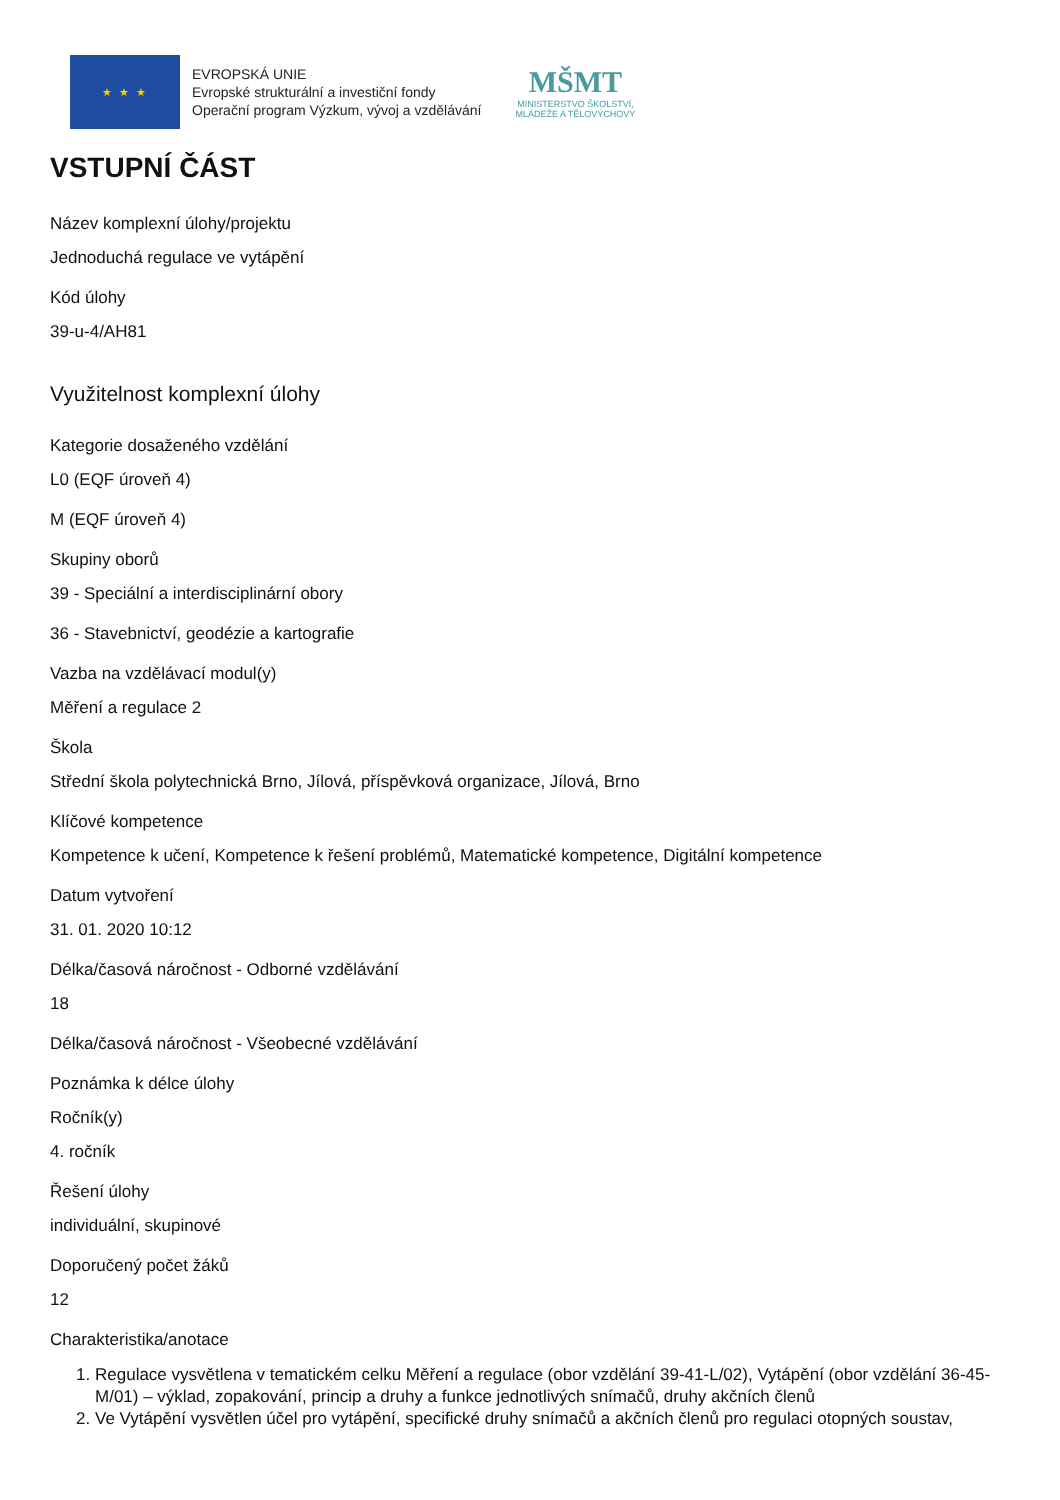★ ★ ★
EVROPSKÁ UNIE
Evropské strukturální a investiční fondy
Operační program Výzkum, vývoj a vzdělávání
MŠMT
MINISTERSTVO ŠKOLSTVÍ,
MLÁDEŽE A TĚLOVÝCHOVY
VSTUPNÍ ČÁST
Název komplexní úlohy/projektu
Jednoduchá regulace ve vytápění
Kód úlohy
39-u-4/AH81
Využitelnost komplexní úlohy
Kategorie dosaženého vzdělání
L0 (EQF úroveň 4)
M (EQF úroveň 4)
Skupiny oborů
39 - Speciální a interdisciplinární obory
36 - Stavebnictví, geodézie a kartografie
Vazba na vzdělávací modul(y)
Měření a regulace 2
Škola
Střední škola polytechnická Brno, Jílová, příspěvková organizace, Jílová, Brno
Klíčové kompetence
Kompetence k učení, Kompetence k řešení problémů, Matematické kompetence, Digitální kompetence
Datum vytvoření
31. 01. 2020 10:12
Délka/časová náročnost - Odborné vzdělávání
18
Délka/časová náročnost - Všeobecné vzdělávání
Poznámka k délce úlohy
Ročník(y)
4. ročník
Řešení úlohy
individuální, skupinové
Doporučený počet žáků
12
Charakteristika/anotace
1. Regulace vysvětlena v tematickém celku Měření a regulace (obor vzdělání 39-41-L/02), Vytápění (obor vzdělání 36-45-M/01) – výklad, zopakování, princip a druhy a funkce jednotlivých snímačů, druhy akčních členů
2. Ve Vytápění vysvětlen účel pro vytápění, specifické druhy snímačů a akčních členů pro regulaci otopných soustav,